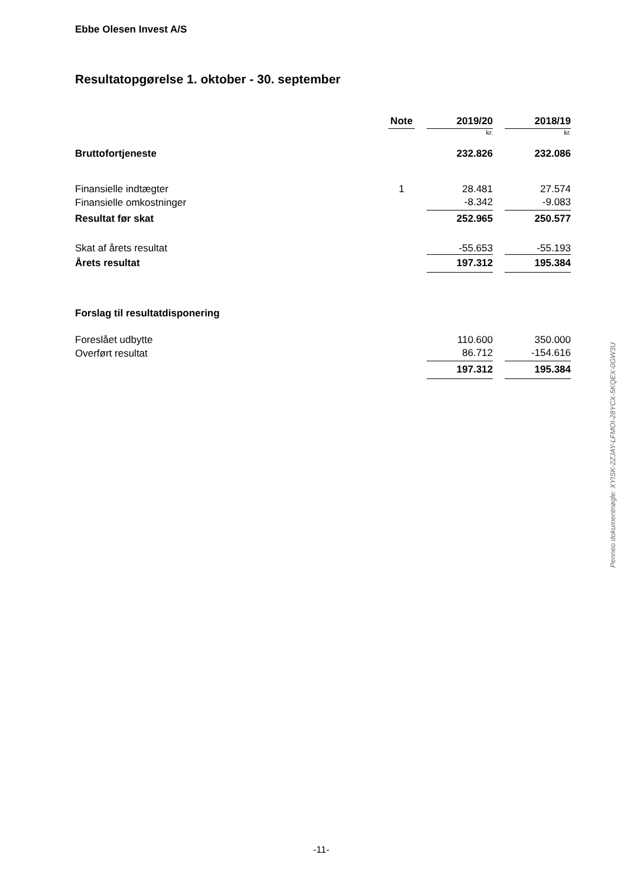Ebbe Olesen Invest A/S
Resultatopgørelse 1. oktober - 30. september
| | Note | | 2019/20 | | 2018/19 |
| | | | kr. | | kr. |
| Bruttofortjeneste | | | 232.826 | | 232.086 |
| Finansielle indtægter | 1 | | 28.481 | | 27.574 |
| Finansielle omkostninger | | | -8.342 | | -9.083 |
| Resultat før skat | | | 252.965 | | 250.577 |
| Skat af årets resultat | | | -55.653 | | -55.193 |
| Årets resultat | | | 197.312 | | 195.384 |
| Forslag til resultatdisponering | | | | | |
| Foreslået udbytte | | | 110.600 | | 350.000 |
| Overført resultat | | | 86.712 | | -154.616 |
| | | | 197.312 | | 195.384 |
Penneo dokumentnøgle: XYISK-2ZJAY-LFMOI-28YCX-5KQEX-0GW3U
-11-